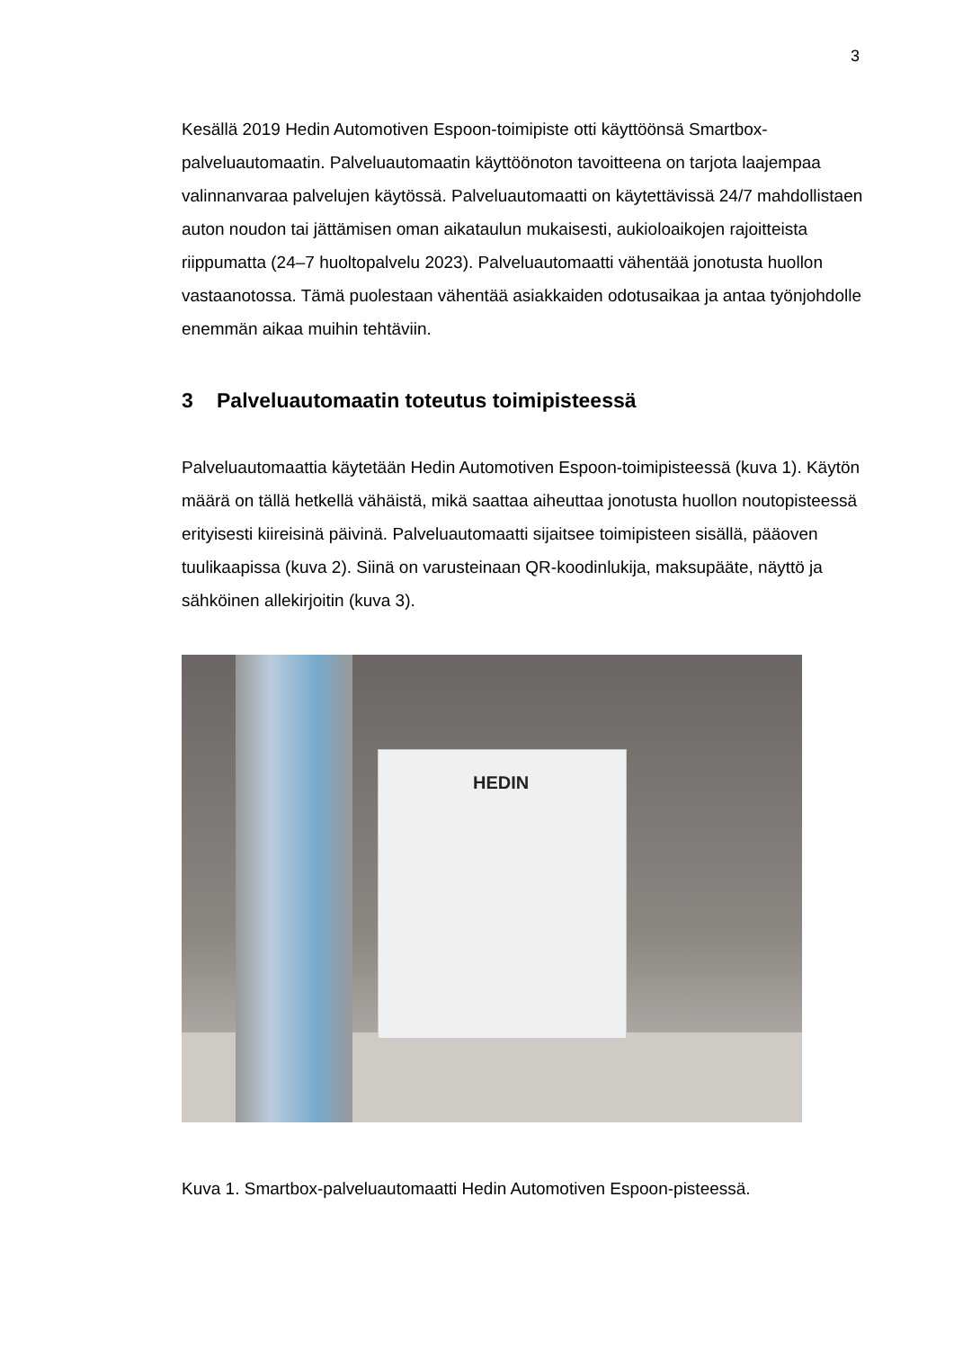3
Kesällä 2019 Hedin Automotiven Espoon-toimipiste otti käyttöönsä Smartbox-palveluautomaatin. Palveluautomaatin käyttöönoton tavoitteena on tarjota laajempaa valinnanvaraa palvelujen käytössä. Palveluautomaatti on käytettävissä 24/7 mahdollistaen auton noudon tai jättämisen oman aikataulun mukaisesti, aukioloaikojen rajoitteista riippumatta (24–7 huoltopalvelu 2023). Palveluautomaatti vähentää jonotusta huollon vastaanotossa. Tämä puolestaan vähentää asiakkaiden odotusaikaa ja antaa työnjohdolle enemmän aikaa muihin tehtäviin.
3 Palveluautomaatin toteutus toimipisteessä
Palveluautomaattia käytetään Hedin Automotiven Espoon-toimipisteessä (kuva 1). Käytön määrä on tällä hetkellä vähäistä, mikä saattaa aiheuttaa jonotusta huollon noutopisteessä erityisesti kiireisinä päivinä. Palveluautomaatti sijaitsee toimipisteen sisällä, pääoven tuulikaapissa (kuva 2). Siinä on varusteinaan QR-koodinlukija, maksupääte, näyttö ja sähköinen allekirjoitin (kuva 3).
HEDIN
Kuva 1. Smartbox-palveluautomaatti Hedin Automotiven Espoon-pisteessä.